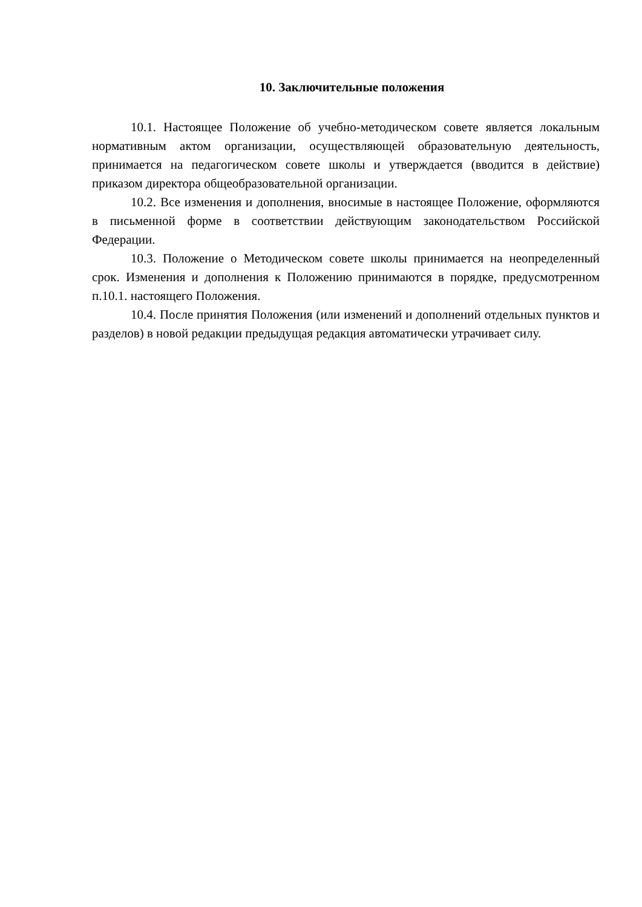10. Заключительные положения
10.1. Настоящее Положение об учебно-методическом совете является локальным нормативным актом организации, осуществляющей образовательную деятельность, принимается на педагогическом совете школы и утверждается (вводится в действие) приказом директора общеобразовательной организации.
10.2. Все изменения и дополнения, вносимые в настоящее Положение, оформляются в письменной форме в соответствии действующим законодательством Российской Федерации.
10.3. Положение о Методическом совете школы принимается на неопределенный срок. Изменения и дополнения к Положению принимаются в порядке, предусмотренном п.10.1. настоящего Положения.
10.4. После принятия Положения (или изменений и дополнений отдельных пунктов и разделов) в новой редакции предыдущая редакция автоматически утрачивает силу.